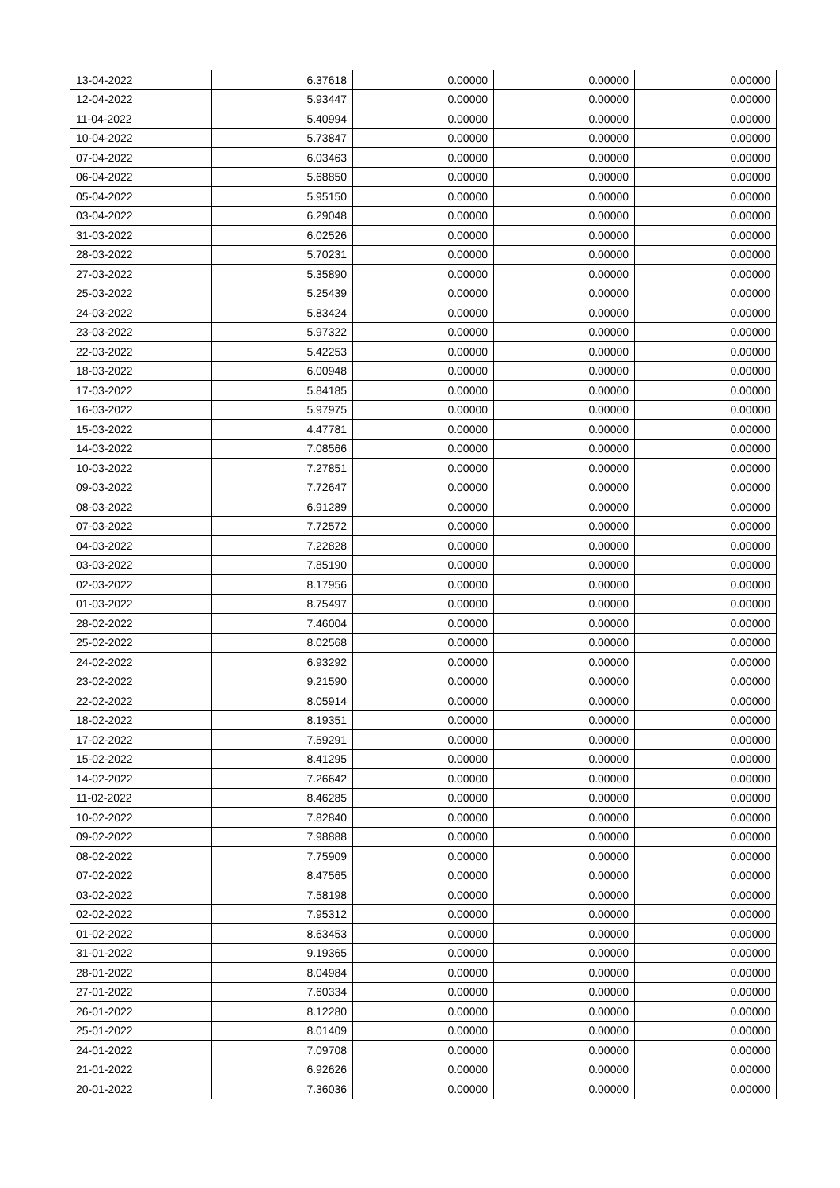| 13-04-2022 | 6.37618 | 0.00000 | 0.00000 | 0.00000 |
| 12-04-2022 | 5.93447 | 0.00000 | 0.00000 | 0.00000 |
| 11-04-2022 | 5.40994 | 0.00000 | 0.00000 | 0.00000 |
| 10-04-2022 | 5.73847 | 0.00000 | 0.00000 | 0.00000 |
| 07-04-2022 | 6.03463 | 0.00000 | 0.00000 | 0.00000 |
| 06-04-2022 | 5.68850 | 0.00000 | 0.00000 | 0.00000 |
| 05-04-2022 | 5.95150 | 0.00000 | 0.00000 | 0.00000 |
| 03-04-2022 | 6.29048 | 0.00000 | 0.00000 | 0.00000 |
| 31-03-2022 | 6.02526 | 0.00000 | 0.00000 | 0.00000 |
| 28-03-2022 | 5.70231 | 0.00000 | 0.00000 | 0.00000 |
| 27-03-2022 | 5.35890 | 0.00000 | 0.00000 | 0.00000 |
| 25-03-2022 | 5.25439 | 0.00000 | 0.00000 | 0.00000 |
| 24-03-2022 | 5.83424 | 0.00000 | 0.00000 | 0.00000 |
| 23-03-2022 | 5.97322 | 0.00000 | 0.00000 | 0.00000 |
| 22-03-2022 | 5.42253 | 0.00000 | 0.00000 | 0.00000 |
| 18-03-2022 | 6.00948 | 0.00000 | 0.00000 | 0.00000 |
| 17-03-2022 | 5.84185 | 0.00000 | 0.00000 | 0.00000 |
| 16-03-2022 | 5.97975 | 0.00000 | 0.00000 | 0.00000 |
| 15-03-2022 | 4.47781 | 0.00000 | 0.00000 | 0.00000 |
| 14-03-2022 | 7.08566 | 0.00000 | 0.00000 | 0.00000 |
| 10-03-2022 | 7.27851 | 0.00000 | 0.00000 | 0.00000 |
| 09-03-2022 | 7.72647 | 0.00000 | 0.00000 | 0.00000 |
| 08-03-2022 | 6.91289 | 0.00000 | 0.00000 | 0.00000 |
| 07-03-2022 | 7.72572 | 0.00000 | 0.00000 | 0.00000 |
| 04-03-2022 | 7.22828 | 0.00000 | 0.00000 | 0.00000 |
| 03-03-2022 | 7.85190 | 0.00000 | 0.00000 | 0.00000 |
| 02-03-2022 | 8.17956 | 0.00000 | 0.00000 | 0.00000 |
| 01-03-2022 | 8.75497 | 0.00000 | 0.00000 | 0.00000 |
| 28-02-2022 | 7.46004 | 0.00000 | 0.00000 | 0.00000 |
| 25-02-2022 | 8.02568 | 0.00000 | 0.00000 | 0.00000 |
| 24-02-2022 | 6.93292 | 0.00000 | 0.00000 | 0.00000 |
| 23-02-2022 | 9.21590 | 0.00000 | 0.00000 | 0.00000 |
| 22-02-2022 | 8.05914 | 0.00000 | 0.00000 | 0.00000 |
| 18-02-2022 | 8.19351 | 0.00000 | 0.00000 | 0.00000 |
| 17-02-2022 | 7.59291 | 0.00000 | 0.00000 | 0.00000 |
| 15-02-2022 | 8.41295 | 0.00000 | 0.00000 | 0.00000 |
| 14-02-2022 | 7.26642 | 0.00000 | 0.00000 | 0.00000 |
| 11-02-2022 | 8.46285 | 0.00000 | 0.00000 | 0.00000 |
| 10-02-2022 | 7.82840 | 0.00000 | 0.00000 | 0.00000 |
| 09-02-2022 | 7.98888 | 0.00000 | 0.00000 | 0.00000 |
| 08-02-2022 | 7.75909 | 0.00000 | 0.00000 | 0.00000 |
| 07-02-2022 | 8.47565 | 0.00000 | 0.00000 | 0.00000 |
| 03-02-2022 | 7.58198 | 0.00000 | 0.00000 | 0.00000 |
| 02-02-2022 | 7.95312 | 0.00000 | 0.00000 | 0.00000 |
| 01-02-2022 | 8.63453 | 0.00000 | 0.00000 | 0.00000 |
| 31-01-2022 | 9.19365 | 0.00000 | 0.00000 | 0.00000 |
| 28-01-2022 | 8.04984 | 0.00000 | 0.00000 | 0.00000 |
| 27-01-2022 | 7.60334 | 0.00000 | 0.00000 | 0.00000 |
| 26-01-2022 | 8.12280 | 0.00000 | 0.00000 | 0.00000 |
| 25-01-2022 | 8.01409 | 0.00000 | 0.00000 | 0.00000 |
| 24-01-2022 | 7.09708 | 0.00000 | 0.00000 | 0.00000 |
| 21-01-2022 | 6.92626 | 0.00000 | 0.00000 | 0.00000 |
| 20-01-2022 | 7.36036 | 0.00000 | 0.00000 | 0.00000 |